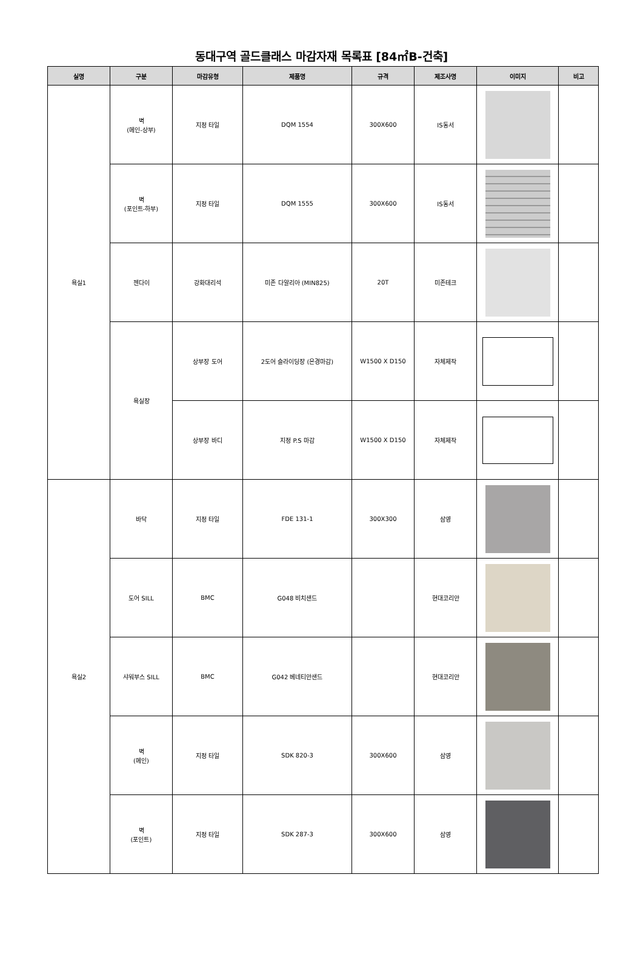동대구역 골드클래스 마감자재 목록표 [84㎡B-건축]
| 실명 | 구분 | 마감유형 | 제품명 | 규격 | 제조사명 | 이미지 | 비고 |
| --- | --- | --- | --- | --- | --- | --- | --- |
| 욕실1 | 벽 (메인-상부) | 지정 타일 | DQM 1554 | 300X600 | IS동서 | | |
| | 벽 (포인트-하부) | 지정 타일 | DQM 1555 | 300X600 | IS동서 | | |
| | 젠다이 | 강화대리석 | 미존 다알리아 (MIN825) | 20T | 미존테크 | | |
| | 욕실장 | 상부장 도어 | 2도어 슬라이딩장 (은경마감) | W1500 X D150 | 자체제작 | | |
| | | 상부장 바디 | 지정 P.S 마감 | W1500 X D150 | 자체제작 | | |
| 욕실2 | 바닥 | 지정 타일 | FDE 131-1 | 300X300 | 삼영 | | |
| | 도어 SILL | BMC | G048 비치샌드 | | 현대코리안 | | |
| | 샤워부스 SILL | BMC | G042 베네티안샌드 | | 현대코리안 | | |
| | 벽 (메인) | 지정 타일 | SDK 820-3 | 300X600 | 삼영 | | |
| | 벽 (포인트) | 지정 타일 | SDK 287-3 | 300X600 | 삼영 | | |